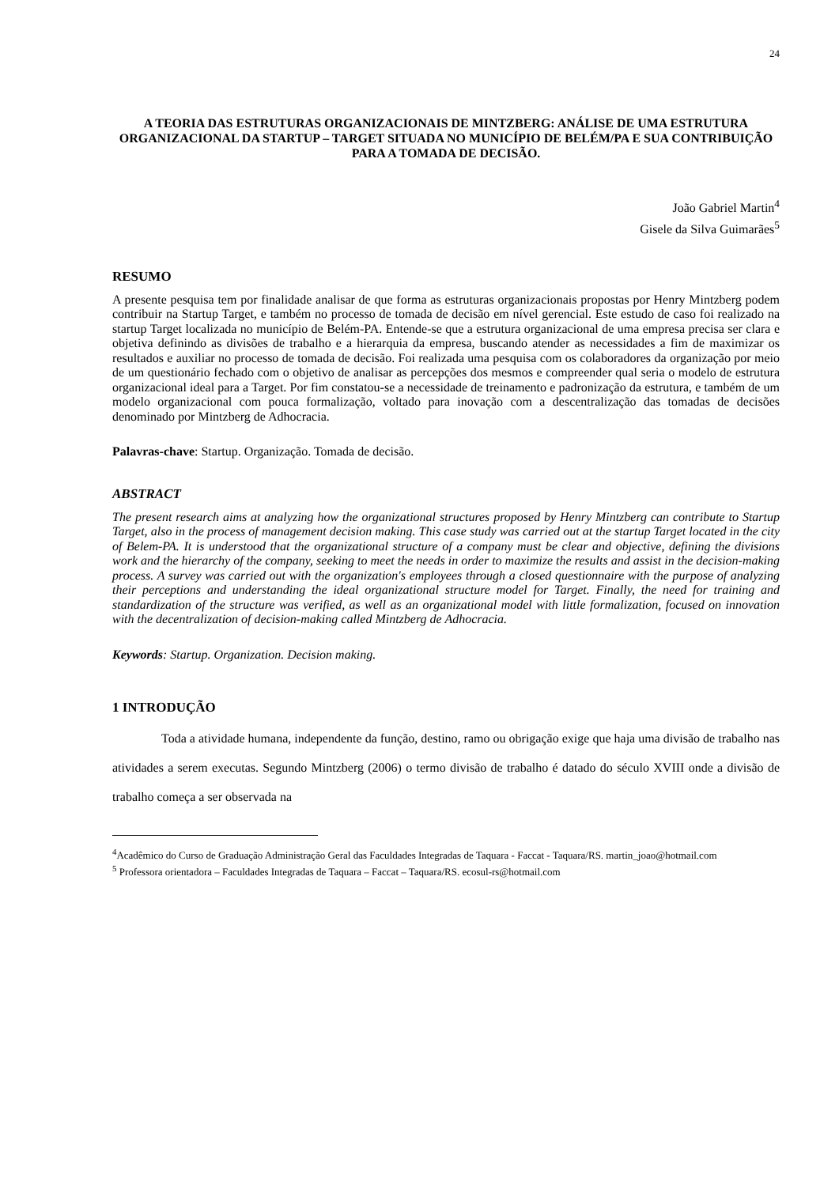24
A TEORIA DAS ESTRUTURAS ORGANIZACIONAIS DE MINTZBERG: ANÁLISE DE UMA ESTRUTURA ORGANIZACIONAL DA STARTUP – TARGET SITUADA NO MUNICÍPIO DE BELÉM/PA E SUA CONTRIBUIÇÃO PARA A TOMADA DE DECISÃO.
João Gabriel Martin<sup>4</sup>
Gisele da Silva Guimarães<sup>5</sup>
RESUMO
A presente pesquisa tem por finalidade analisar de que forma as estruturas organizacionais propostas por Henry Mintzberg podem contribuir na Startup Target, e também no processo de tomada de decisão em nível gerencial. Este estudo de caso foi realizado na startup Target localizada no município de Belém-PA. Entende-se que a estrutura organizacional de uma empresa precisa ser clara e objetiva definindo as divisões de trabalho e a hierarquia da empresa, buscando atender as necessidades a fim de maximizar os resultados e auxiliar no processo de tomada de decisão. Foi realizada uma pesquisa com os colaboradores da organização por meio de um questionário fechado com o objetivo de analisar as percepções dos mesmos e compreender qual seria o modelo de estrutura organizacional ideal para a Target. Por fim constatou-se a necessidade de treinamento e padronização da estrutura, e também de um modelo organizacional com pouca formalização, voltado para inovação com a descentralização das tomadas de decisões denominado por Mintzberg de Adhocracia.
Palavras-chave: Startup. Organização. Tomada de decisão.
ABSTRACT
The present research aims at analyzing how the organizational structures proposed by Henry Mintzberg can contribute to Startup Target, also in the process of management decision making. This case study was carried out at the startup Target located in the city of Belem-PA. It is understood that the organizational structure of a company must be clear and objective, defining the divisions work and the hierarchy of the company, seeking to meet the needs in order to maximize the results and assist in the decision-making process. A survey was carried out with the organization's employees through a closed questionnaire with the purpose of analyzing their perceptions and understanding the ideal organizational structure model for Target. Finally, the need for training and standardization of the structure was verified, as well as an organizational model with little formalization, focused on innovation with the decentralization of decision-making called Mintzberg de Adhocracia.
Keywords: Startup. Organization. Decision making.
1 INTRODUÇÃO
Toda a atividade humana, independente da função, destino, ramo ou obrigação exige que haja uma divisão de trabalho nas atividades a serem executas. Segundo Mintzberg (2006) o termo divisão de trabalho é datado do século XVIII onde a divisão de trabalho começa a ser observada na
<sup>4</sup> Acadêmico do Curso de Graduação Administração Geral das Faculdades Integradas de Taquara - Faccat - Taquara/RS. martin_joao@hotmail.com
<sup>5</sup> Professora orientadora – Faculdades Integradas de Taquara – Faccat – Taquara/RS. ecosul-rs@hotmail.com